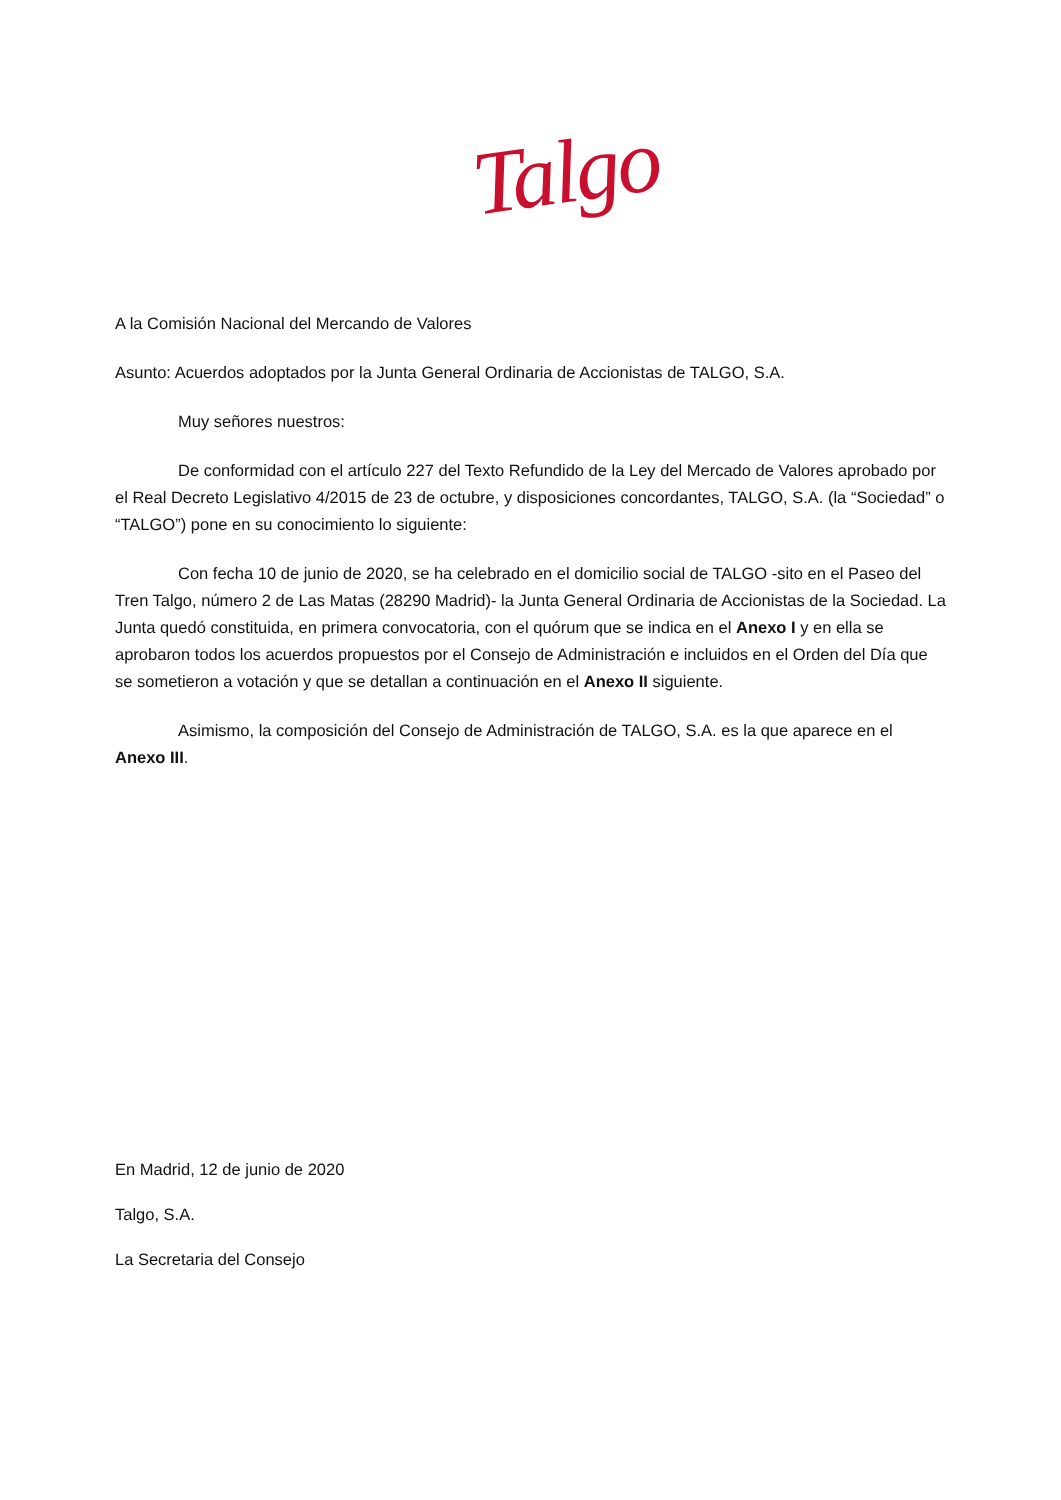Talgo
A la Comisión Nacional del Mercando de Valores
Asunto: Acuerdos adoptados por la Junta General Ordinaria de Accionistas de TALGO, S.A.
Muy señores nuestros:
De conformidad con el artículo 227 del Texto Refundido de la Ley del Mercado de Valores aprobado por el Real Decreto Legislativo 4/2015 de 23 de octubre, y disposiciones concordantes, TALGO, S.A. (la “Sociedad” o “TALGO”) pone en su conocimiento lo siguiente:
Con fecha 10 de junio de 2020, se ha celebrado en el domicilio social de TALGO -sito en el Paseo del Tren Talgo, número 2 de Las Matas (28290 Madrid)- la Junta General Ordinaria de Accionistas de la Sociedad. La Junta quedó constituida, en primera convocatoria, con el quórum que se indica en el Anexo I y en ella se aprobaron todos los acuerdos propuestos por el Consejo de Administración e incluidos en el Orden del Día que se sometieron a votación y que se detallan a continuación en el Anexo II siguiente.
Asimismo, la composición del Consejo de Administración de TALGO, S.A. es la que aparece en el Anexo III.
En Madrid, 12 de junio de 2020
Talgo, S.A.
La Secretaria del Consejo